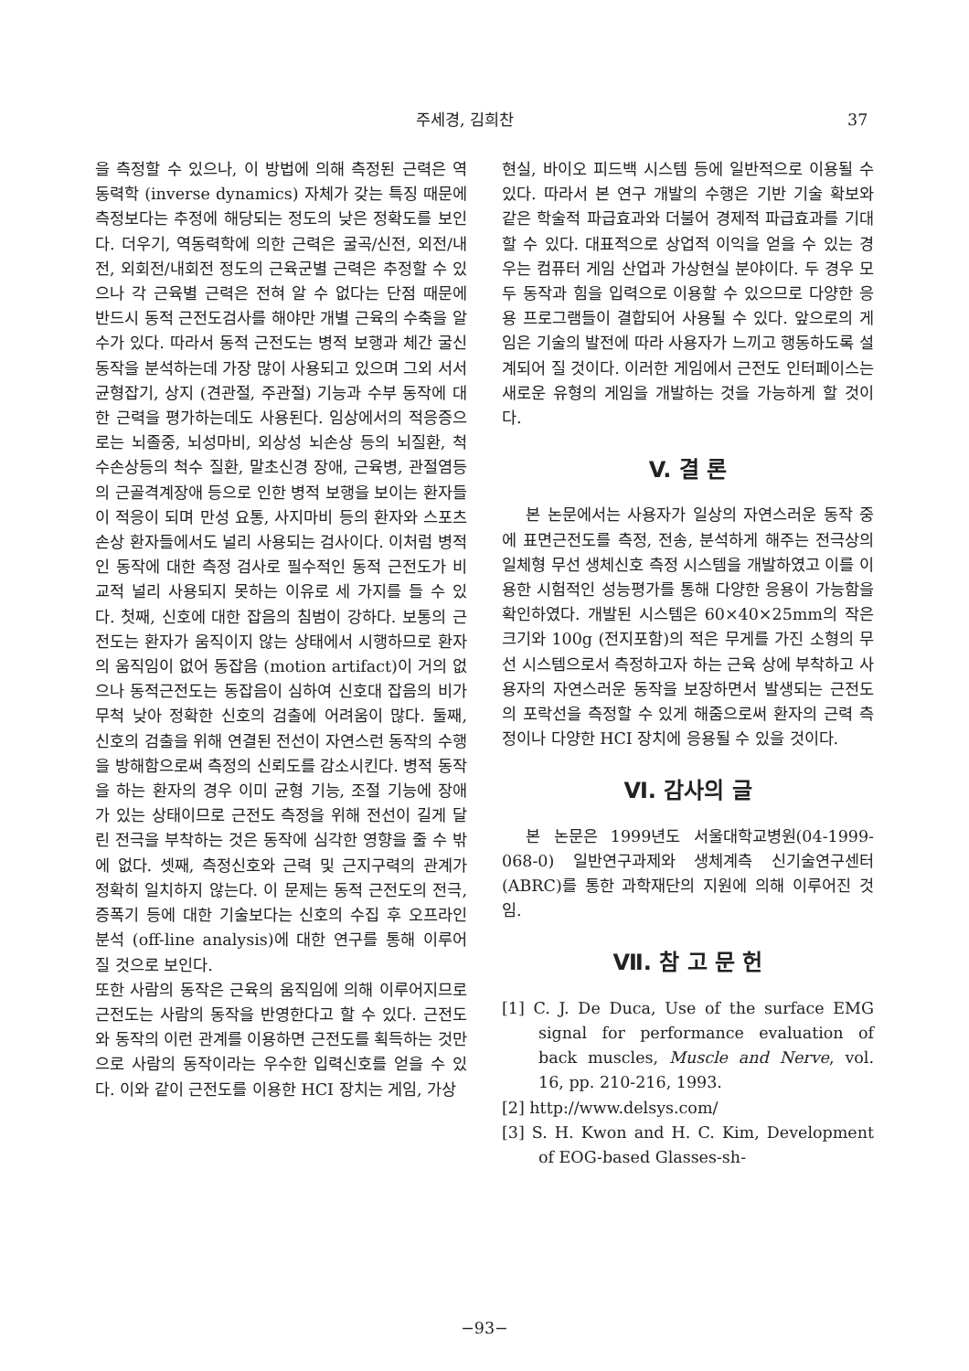주세경, 김희찬 37
을 측정할 수 있으나, 이 방법에 의해 측정된 근력은 역동력학 (inverse dynamics) 자체가 갖는 특징 때문에 측정보다는 추정에 해당되는 정도의 낮은 정확도를 보인다. 더우기, 역동력학에 의한 근력은 굴곡/신전, 외전/내전, 외회전/내회전 정도의 근육군별 근력은 추정할 수 있으나 각 근육별 근력은 전혀 알 수 없다는 단점 때문에 반드시 동적 근전도검사를 해야만 개별 근육의 수축을 알 수가 있다. 따라서 동적 근전도는 병적 보행과 체간 굴신 동작을 분석하는데 가장 많이 사용되고 있으며 그외 서서 균형잡기, 상지 (견관절, 주관절) 기능과 수부 동작에 대한 근력을 평가하는데도 사용된다. 임상에서의 적응증으로는 뇌졸중, 뇌성마비, 외상성 뇌손상 등의 뇌질환, 척수손상등의 척수 질환, 말초신경 장애, 근육병, 관절염등의 근골격계장애 등으로 인한 병적 보행을 보이는 환자들이 적응이 되며 만성 요통, 사지마비 등의 환자와 스포츠 손상 환자들에서도 널리 사용되는 검사이다. 이처럼 병적인 동작에 대한 측정 검사로 필수적인 동적 근전도가 비교적 널리 사용되지 못하는 이유로 세 가지를 들 수 있다. 첫째, 신호에 대한 잡음의 침범이 강하다. 보통의 근전도는 환자가 움직이지 않는 상태에서 시행하므로 환자의 움직임이 없어 동잡음 (motion artifact)이 거의 없으나 동적근전도는 동잡음이 심하여 신호대 잡음의 비가 무척 낮아 정확한 신호의 검출에 어려움이 많다. 둘째, 신호의 검출을 위해 연결된 전선이 자연스런 동작의 수행을 방해함으로써 측정의 신뢰도를 감소시킨다. 병적 동작을 하는 환자의 경우 이미 균형 기능, 조절 기능에 장애가 있는 상태이므로 근전도 측정을 위해 전선이 길게 달린 전극을 부착하는 것은 동작에 심각한 영향을 줄 수 밖에 없다. 셋째, 측정신호와 근력 및 근지구력의 관계가 정확히 일치하지 않는다. 이 문제는 동적 근전도의 전극, 증폭기 등에 대한 기술보다는 신호의 수집 후 오프라인 분석 (off-line analysis)에 대한 연구를 통해 이루어 질 것으로 보인다.
또한 사람의 동작은 근육의 움직임에 의해 이루어지므로 근전도는 사람의 동작을 반영한다고 할 수 있다. 근전도와 동작의 이런 관계를 이용하면 근전도를 획득하는 것만으로 사람의 동작이라는 우수한 입력신호를 얻을 수 있다. 이와 같이 근전도를 이용한 HCI 장치는 게임, 가상
현실, 바이오 피드백 시스템 등에 일반적으로 이용될 수 있다. 따라서 본 연구 개발의 수행은 기반 기술 확보와 같은 학술적 파급효과와 더불어 경제적 파급효과를 기대할 수 있다. 대표적으로 상업적 이익을 얻을 수 있는 경우는 컴퓨터 게임 산업과 가상현실 분야이다. 두 경우 모두 동작과 힘을 입력으로 이용할 수 있으므로 다양한 응용 프로그램들이 결합되어 사용될 수 있다. 앞으로의 게임은 기술의 발전에 따라 사용자가 느끼고 행동하도록 설계되어 질 것이다. 이러한 게임에서 근전도 인터페이스는 새로운 유형의 게임을 개발하는 것을 가능하게 할 것이다.
V. 결 론
본 논문에서는 사용자가 일상의 자연스러운 동작 중에 표면근전도를 측정, 전송, 분석하게 해주는 전극상의 일체형 무선 생체신호 측정 시스템을 개발하였고 이를 이용한 시험적인 성능평가를 통해 다양한 응용이 가능함을 확인하였다. 개발된 시스템은 60×40×25mm의 작은 크기와 100g (전지포함)의 적은 무게를 가진 소형의 무선 시스템으로서 측정하고자 하는 근육 상에 부착하고 사용자의 자연스러운 동작을 보장하면서 발생되는 근전도의 포락선을 측정할 수 있게 해줌으로써 환자의 근력 측정이나 다양한 HCI 장치에 응용될 수 있을 것이다.
Ⅵ. 감사의 글
본 논문은 1999년도 서울대학교병원(04-1999-068-0) 일반연구과제와 생체계측 신기술연구센터(ABRC)를 통한 과학재단의 지원에 의해 이루어진 것임.
Ⅶ. 참 고 문 헌
[1] C. J. De Duca, Use of the surface EMG signal for performance evaluation of back muscles, Muscle and Nerve, vol. 16, pp. 210-216, 1993.
[2] http://www.delsys.com/
[3] S. H. Kwon and H. C. Kim, Development of EOG-based Glasses-sh-
−93−